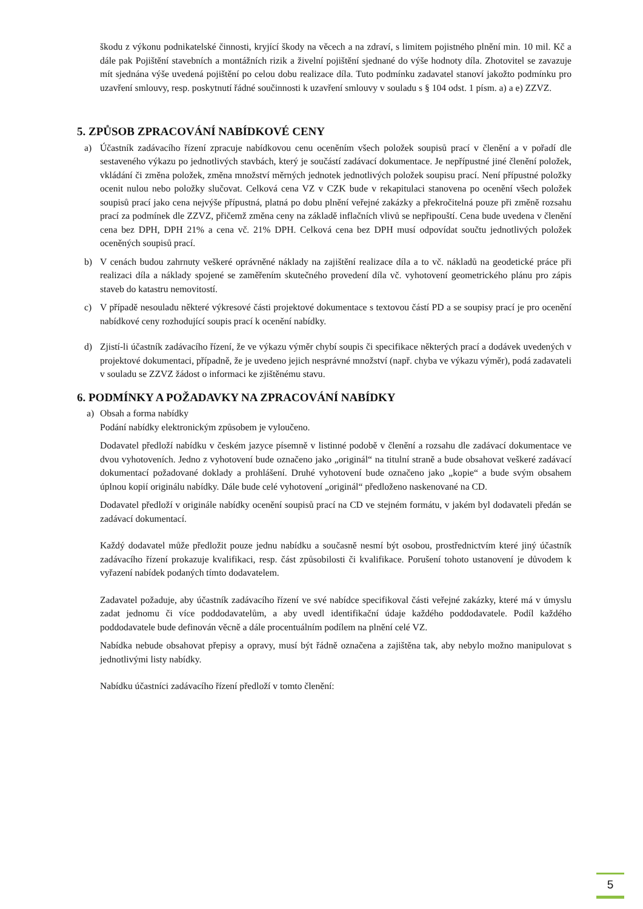škodu z výkonu podnikatelské činnosti, kryjící škody na věcech a na zdraví, s limitem pojistného plnění min. 10 mil. Kč a dále pak Pojištění stavebních a montážních rizik a živelní pojištění sjednané do výše hodnoty díla. Zhotovitel se zavazuje mít sjednána výše uvedená pojištění po celou dobu realizace díla. Tuto podmínku zadavatel stanoví jakožto podmínku pro uzavření smlouvy, resp. poskytnutí řádné součinnosti k uzavření smlouvy v souladu s § 104 odst. 1 písm. a) a e) ZZVZ.
5. ZPŮSOB ZPRACOVÁNÍ NABÍDKOVÉ CENY
a) Účastník zadávacího řízení zpracuje nabídkovou cenu oceněním všech položek soupisů prací v členění a v pořadí dle sestaveného výkazu po jednotlivých stavbách, který je součástí zadávací dokumentace. Je nepřípustné jiné členění položek, vkládání či změna položek, změna množství měrných jednotek jednotlivých položek soupisu prací. Není přípustné položky ocenit nulou nebo položky slučovat. Celková cena VZ v CZK bude v rekapitulaci stanovena po ocenění všech položek soupisů prací jako cena nejvýše přípustná, platná po dobu plnění veřejné zakázky a překročitelná pouze při změně rozsahu prací za podmínek dle ZZVZ, přičemž změna ceny na základě inflačních vlivů se nepřipouští. Cena bude uvedena v členění cena bez DPH, DPH 21% a cena vč. 21% DPH. Celková cena bez DPH musí odpovídat součtu jednotlivých položek oceněných soupisů prací.
b) V cenách budou zahrnuty veškeré oprávněné náklady na zajištění realizace díla a to vč. nákladů na geodetické práce při realizaci díla a náklady spojené se zaměřením skutečného provedení díla vč. vyhotovení geometrického plánu pro zápis staveb do katastru nemovitostí.
c) V případě nesouladu některé výkresové části projektové dokumentace s textovou částí PD a se soupisy prací je pro ocenění nabídkové ceny rozhodující soupis prací k ocenění nabídky.
d) Zjistí-li účastník zadávacího řízení, že ve výkazu výměr chybí soupis či specifikace některých prací a dodávek uvedených v projektové dokumentaci, případně, že je uvedeno jejich nesprávné množství (např. chyba ve výkazu výměr), podá zadavateli v souladu se ZZVZ žádost o informaci ke zjištěnému stavu.
6. PODMÍNKY A POŽADAVKY NA ZPRACOVÁNÍ NABÍDKY
a) Obsah a forma nabídky
Podání nabídky elektronickým způsobem je vyloučeno.
Dodavatel předloží nabídku v českém jazyce písemně v listinné podobě v členění a rozsahu dle zadávací dokumentace ve dvou vyhotoveních. Jedno z vyhotovení bude označeno jako „originál“ na titulní straně a bude obsahovat veškeré zadávací dokumentací požadované doklady a prohlášení. Druhé vyhotovení bude označeno jako „kopie“ a bude svým obsahem úplnou kopií originálu nabídky. Dále bude celé vyhotovení „originál“ předloženo naskenované na CD.
Dodavatel předloží v originále nabídky ocenění soupisů prací na CD ve stejném formátu, v jakém byl dodavateli předán se zadávací dokumentací.
Každý dodavatel může předložit pouze jednu nabídku a současně nesmí být osobou, prostřednictvím které jiný účastník zadávacího řízení prokazuje kvalifikaci, resp. část způsobilosti či kvalifikace. Porušení tohoto ustanovení je důvodem k vyřazení nabídek podaných tímto dodavatelem.
Zadavatel požaduje, aby účastník zadávacího řízení ve své nabídce specifikoval části veřejné zakázky, které má v úmyslu zadat jednomu či více poddodavatelům, a aby uvedl identifikační údaje každého poddodavatele. Podíl každého poddodavatele bude definován věcně a dále procentuálním podílem na plnění celé VZ.
Nabídka nebude obsahovat přepisy a opravy, musí být řádně označena a zajištěna tak, aby nebylo možno manipulovat s jednotlivými listy nabídky.
Nabídku účastníci zadávacího řízení předloží v tomto členění:
5